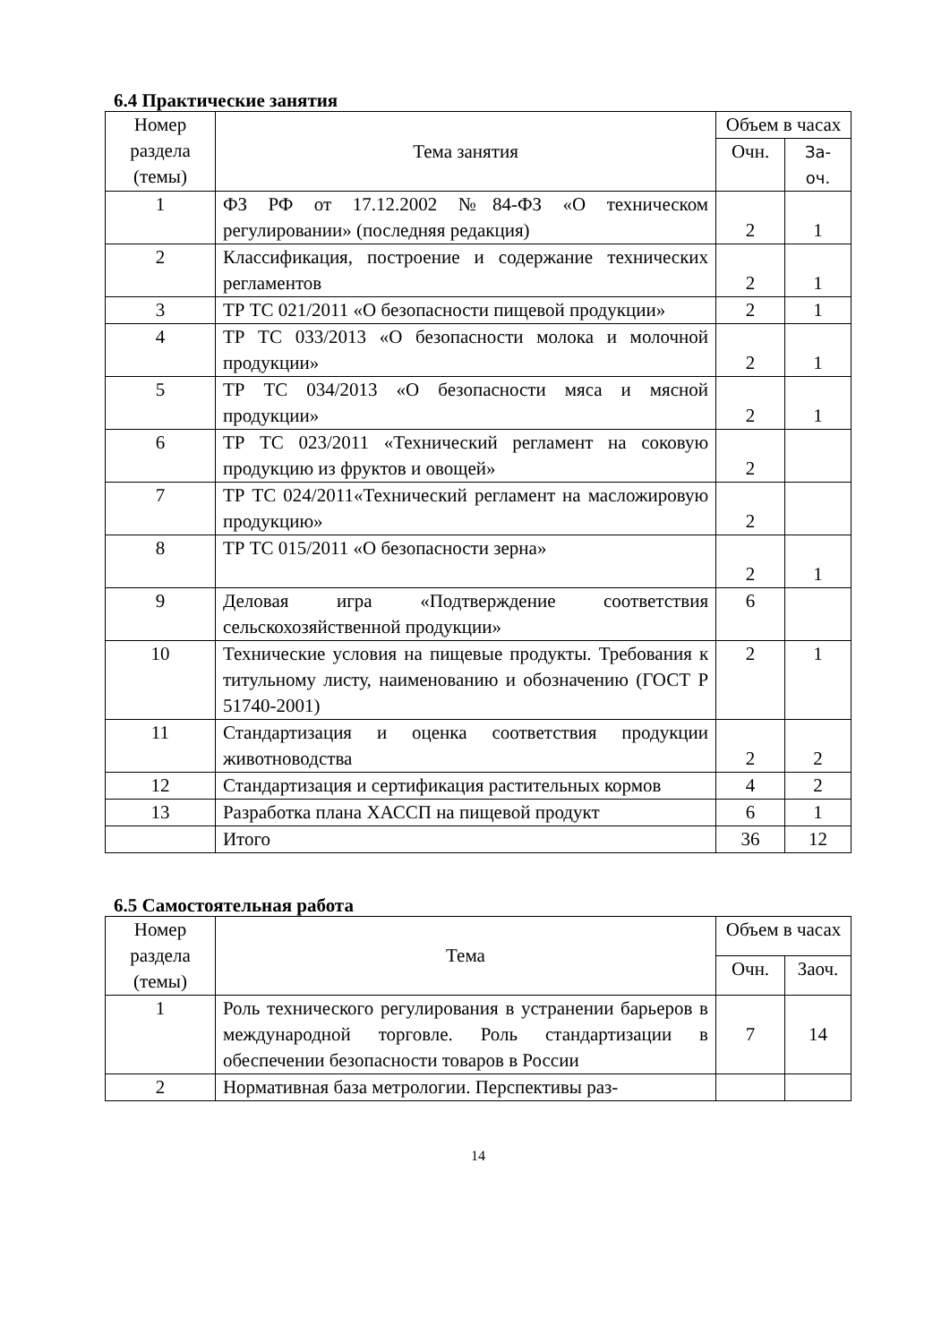6.4 Практические занятия
| Номер раздела (темы) | Тема занятия | Объем в часах | |
| --- | --- | --- | --- |
| | | Очн. | За- оч. |
| 1 | ФЗ РФ от 17.12.2002 №84-ФЗ «О техническом регулировании» (последняя редакция) | 2 | 1 |
| 2 | Классификация, построение и содержание технических регламентов | 2 | 1 |
| 3 | ТР ТС 021/2011 «О безопасности пищевой продукции» | 2 | 1 |
| 4 | ТР ТС 033/2013 «О безопасности молока и молочной продукции» | 2 | 1 |
| 5 | ТР ТС 034/2013 «О безопасности мяса и мясной продукции» | 2 | 1 |
| 6 | ТР ТС 023/2011 «Технический регламент на соковую продукцию из фруктов и овощей» | 2 | |
| 7 | ТР ТС 024/2011«Технический регламент на масложировую продукцию» | 2 | |
| 8 | ТР ТС 015/2011 «О безопасности зерна» | 2 | 1 |
| 9 | Деловая игра «Подтверждение соответствия сельскохозяйственной продукции» | 6 | |
| 10 | Технические условия на пищевые продукты. Требования к титульному листу, наименованию и обозначению (ГОСТ Р 51740-2001) | 2 | 1 |
| 11 | Стандартизация и оценка соответствия продукции животноводства | 2 | 2 |
| 12 | Стандартизация и сертификация растительных кормов | 4 | 2 |
| 13 | Разработка плана ХАССП на пищевой продукт | 6 | 1 |
| | Итого | 36 | 12 |
6.5 Самостоятельная работа
| Номер раздела (темы) | Тема | Объем в часах | |
| --- | --- | --- | --- |
| | | Очн. | Заоч. |
| 1 | Роль технического регулирования в устранении барьеров в международной торговле. Роль стандартизации в обеспечении безопасности товаров в России | 7 | 14 |
| 2 | Нормативная база метрологии. Перспективы раз- | | |
14